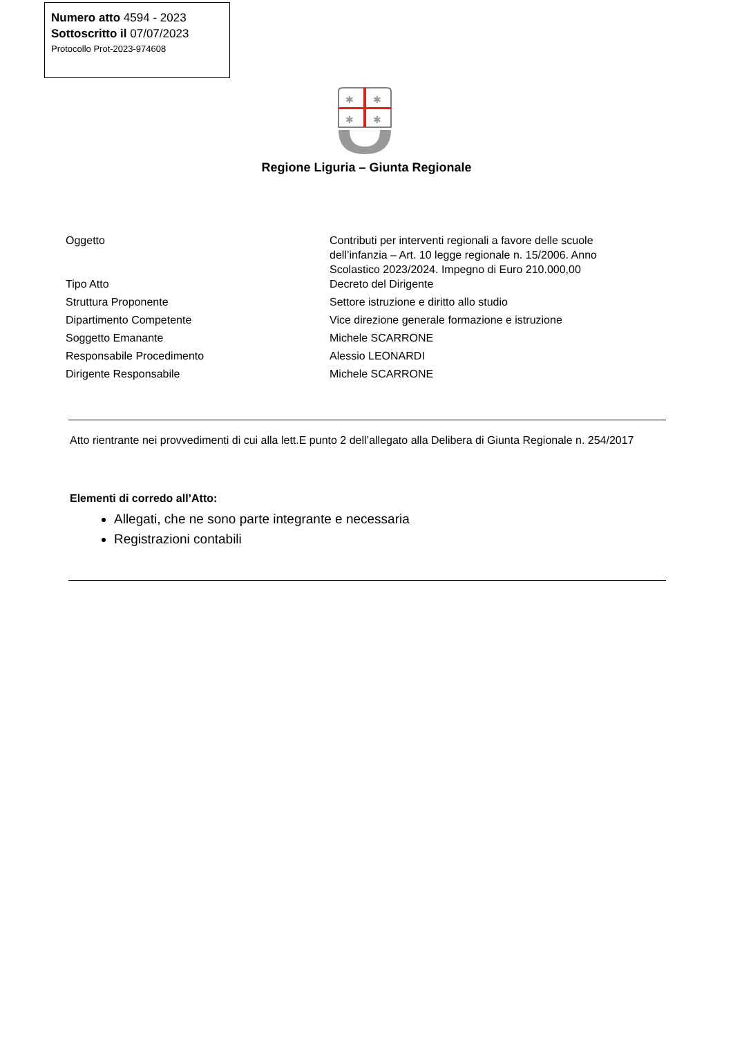Numero atto 4594 - 2023
Sottoscritto il 07/07/2023
Protocollo Prot-2023-974608
✱
✱
✱
✱
Regione Liguria – Giunta Regionale
| Oggetto | Contributi per interventi regionali a favore delle scuole dell’infanzia – Art. 10 legge regionale n. 15/2006. Anno Scolastico 2023/2024. Impegno di Euro 210.000,00 |
| Tipo Atto | Decreto del Dirigente |
| Struttura Proponente | Settore istruzione e diritto allo studio |
| Dipartimento Competente | Vice direzione generale formazione e istruzione |
| Soggetto Emanante | Michele SCARRONE |
| Responsabile Procedimento | Alessio LEONARDI |
| Dirigente Responsabile | Michele SCARRONE |
Atto rientrante nei provvedimenti di cui alla lett.E punto 2 dell’allegato alla Delibera di Giunta Regionale n. 254/2017
Elementi di corredo all’Atto:
Allegati, che ne sono parte integrante e necessaria
Registrazioni contabili